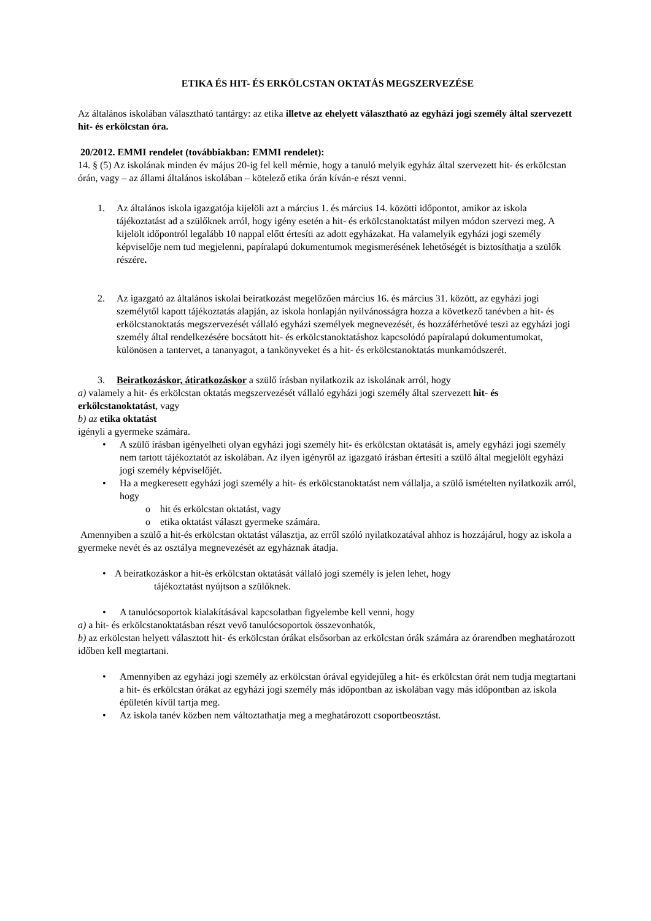ETIKA ÉS HIT- ÉS ERKÖLCSTAN OKTATÁS MEGSZERVEZÉSE
Az általános iskolában választható tantárgy: az etika illetve az ehelyett választható az egyházi jogi személy által szervezett hit- és erkölcstan óra.
20/2012. EMMI rendelet (továbbiakban: EMMI rendelet):
14. § (5) Az iskolának minden év május 20-ig fel kell mérnie, hogy a tanuló melyik egyház által szervezett hit- és erkölcstan órán, vagy – az állami általános iskolában – kötelező etika órán kíván-e részt venni.
1. Az általános iskola igazgatója kijelöli azt a március 1. és március 14. közötti időpontot, amikor az iskola tájékoztatást ad a szülőknek arról, hogy igény esetén a hit- és erkölcstanoktatást milyen módon szervezi meg. A kijelölt időpontról legalább 10 nappal előtt értesíti az adott egyházakat. Ha valamelyik egyházi jogi személy képviselője nem tud megjelenni, papíralapú dokumentumok megismerésének lehetőségét is biztosíthatja a szülők részére.
2. Az igazgató az általános iskolai beiratkozást megelőzően március 16. és március 31. között, az egyházi jogi személytől kapott tájékoztatás alapján, az iskola honlapján nyilvánosságra hozza a következő tanévben a hit- és erkölcstanoktatás megszervezését vállaló egyházi személyek megnevezését, és hozzáférhetővé teszi az egyházi jogi személy által rendelkezésére bocsátott hit- és erkölcstanoktatáshoz kapcsolódó papíralapú dokumentumokat, különösen a tantervet, a tananyagot, a tankönyveket és a hit- és erkölcstanoktatás munkamódszerét.
3. Beiratkozáskor, átiratkozáskor a szülő írásban nyilatkozik az iskolának arról, hogy
a) valamely a hit- és erkölcstan oktatás megszervezését vállaló egyházi jogi személy által szervezett hit- és erkölcstanoktatást, vagy
b) az etika oktatást
igényli a gyermeke számára.
• A szülő írásban igényelheti olyan egyházi jogi személy hit- és erkölcstan oktatását is, amely egyházi jogi személy nem tartott tájékoztatót az iskolában. Az ilyen igényről az igazgató írásban értesíti a szülő által megjelölt egyházi jogi személy képviselőjét.
• Ha a megkeresett egyházi jogi személy a hit- és erkölcstanoktatást nem vállalja, a szülő ismételten nyilatkozik arról, hogy
o hit és erkölcstan oktatást, vagy
o etika oktatást választ gyermeke számára.
Amennyiben a szülő a hit-és erkölcstan oktatást választja, az erről szóló nyilatkozatával ahhoz is hozzájárul, hogy az iskola a gyermeke nevét és az osztálya megnevezését az egyháznak átadja.
• A beiratkozáskor a hit-és erkölcstan oktatását vállaló jogi személy is jelen lehet, hogy
tájékoztatást nyújtson a szülőknek.
• A tanulócsoportok kialakításával kapcsolatban figyelembe kell venni, hogy
a) a hit- és erkölcstanoktatásban részt vevő tanulócsoportok összevonhatók,
b) az erkölcstan helyett választott hit- és erkölcstan órákat elsősorban az erkölcstan órák számára az órarendben meghatározott időben kell megtartani.
• Amennyiben az egyházi jogi személy az erkölcstan órával egyidejűleg a hit- és erkölcstan órát nem tudja megtartani a hit- és erkölcstan órákat az egyházi jogi személy más időpontban az iskolában vagy más időpontban az iskola épületén kívül tartja meg.
• Az iskola tanév közben nem változtathatja meg a meghatározott csoportbeosztást.